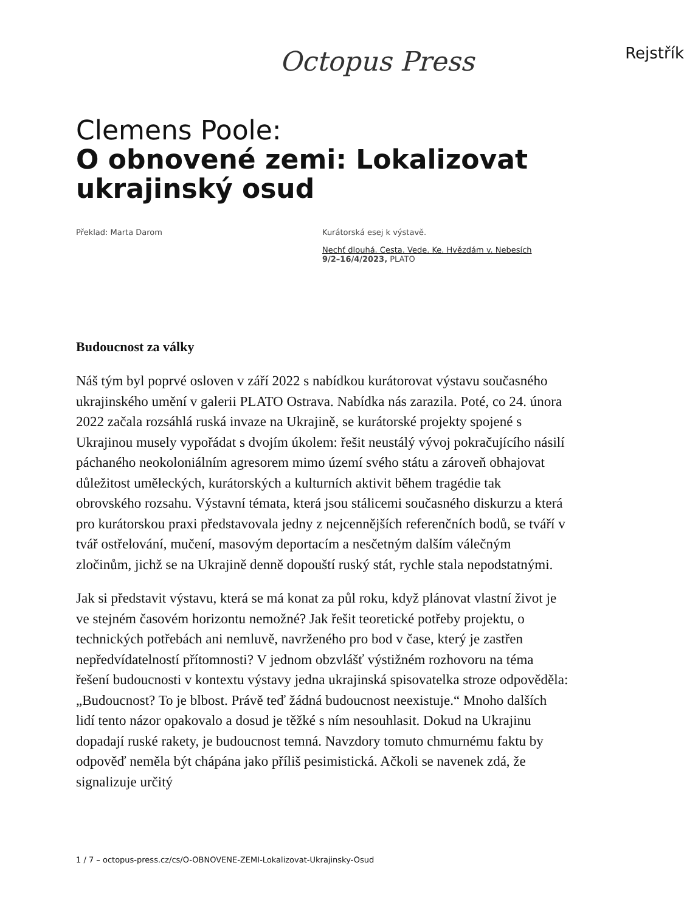Octopus Press Rejstřík
Clemens Poole:
O obnovené zemi: Lokalizovat ukrajinský osud
Překlad: Marta Darom Kurátorská esej k výstavě.
Nechť dlouhá. Cesta. Vede. Ke. Hvězdám v. Nebesích
9/2–16/4/2023, PLATO
Budoucnost za války
Náš tým byl poprvé osloven v září 2022 s nabídkou kurátorovat výstavu současného ukrajinského umění v galerii PLATO Ostrava. Nabídka nás zarazila. Poté, co 24. února 2022 začala rozsáhlá ruská invaze na Ukrajině, se kurátorské projekty spojené s Ukrajinou musely vypořádat s dvojím úkolem: řešit neustálý vývoj pokračujícího násilí páchaného neokoloniálním agresorem mimo území svého státu a zároveň obhajovat důležitost uměleckých, kurátorských a kulturních aktivit během tragédie tak obrovského rozsahu. Výstavní témata, která jsou stálicemi současného diskurzu a která pro kurátorskou praxi představovala jedny z nejcennějších referenčních bodů, se tváří v tvář ostřelování, mučení, masovým deportacím a nesčetným dalším válečným zločinům, jichž se na Ukrajině denně dopouští ruský stát, rychle stala nepodstatnými.
Jak si představit výstavu, která se má konat za půl roku, když plánovat vlastní život je ve stejném časovém horizontu nemožné? Jak řešit teoretické potřeby projektu, o technických potřebách ani nemluvě, navrženého pro bod v čase, který je zastřen nepředvídatelností přítomnosti? V jednom obzvlášť výstižném rozhovoru na téma řešení budoucnosti v kontextu výstavy jedna ukrajinská spisovatelka stroze odpověděla: „Budoucnost? To je blbost. Právě teď žádná budoucnost neexistuje.“ Mnoho dalších lidí tento názor opakovalo a dosud je těžké s ním nesouhlasit. Dokud na Ukrajinu dopadají ruské rakety, je budoucnost temná. Navzdory tomuto chmurnému faktu by odpověď neměla být chápána jako příliš pesimistická. Ačkoli se navenek zdá, že signalizuje určitý
1 / 7 – octopus-press.cz/cs/O-OBNOVENE-ZEMI-Lokalizovat-Ukrajinsky-Osud